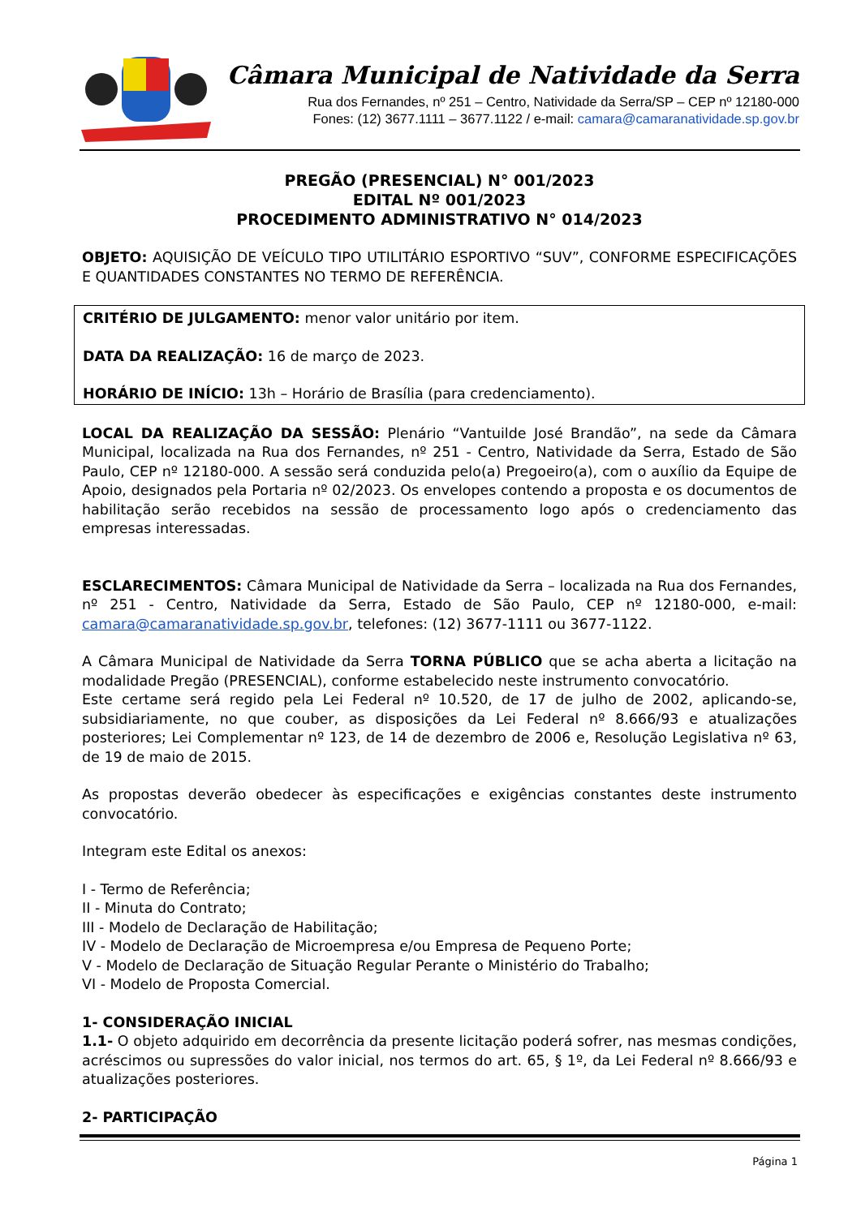Câmara Municipal de Natividade da Serra
Rua dos Fernandes, nº 251 – Centro, Natividade da Serra/SP – CEP nº 12180-000
Fones: (12) 3677.1111 – 3677.1122 / e-mail: camara@camaranatividade.sp.gov.br
PREGÃO (PRESENCIAL) N° 001/2023
EDITAL Nº 001/2023
PROCEDIMENTO ADMINISTRATIVO N° 014/2023
OBJETO: AQUISIÇÃO DE VEÍCULO TIPO UTILITÁRIO ESPORTIVO “SUV”, CONFORME ESPECIFICAÇÕES E QUANTIDADES CONSTANTES NO TERMO DE REFERÊNCIA.
CRITÉRIO DE JULGAMENTO: menor valor unitário por item.
DATA DA REALIZAÇÃO: 16 de março de 2023.
HORÁRIO DE INÍCIO: 13h – Horário de Brasília (para credenciamento).
LOCAL DA REALIZAÇÃO DA SESSÃO: Plenário “Vantuilde José Brandão”, na sede da Câmara Municipal, localizada na Rua dos Fernandes, nº 251 - Centro, Natividade da Serra, Estado de São Paulo, CEP nº 12180-000. A sessão será conduzida pelo(a) Pregoeiro(a), com o auxílio da Equipe de Apoio, designados pela Portaria nº 02/2023. Os envelopes contendo a proposta e os documentos de habilitação serão recebidos na sessão de processamento logo após o credenciamento das empresas interessadas.
ESCLARECIMENTOS: Câmara Municipal de Natividade da Serra – localizada na Rua dos Fernandes, nº 251 - Centro, Natividade da Serra, Estado de São Paulo, CEP nº 12180-000, e-mail: camara@camaranatividade.sp.gov.br, telefones: (12) 3677-1111 ou 3677-1122.
A Câmara Municipal de Natividade da Serra TORNA PÚBLICO que se acha aberta a licitação na modalidade Pregão (PRESENCIAL), conforme estabelecido neste instrumento convocatório.
Este certame será regido pela Lei Federal nº 10.520, de 17 de julho de 2002, aplicando-se, subsidiariamente, no que couber, as disposições da Lei Federal nº 8.666/93 e atualizações posteriores; Lei Complementar nº 123, de 14 de dezembro de 2006 e, Resolução Legislativa nº 63, de 19 de maio de 2015.
As propostas deverão obedecer às especificações e exigências constantes deste instrumento convocatório.
Integram este Edital os anexos:
I - Termo de Referência;
II - Minuta do Contrato;
III - Modelo de Declaração de Habilitação;
IV - Modelo de Declaração de Microempresa e/ou Empresa de Pequeno Porte;
V - Modelo de Declaração de Situação Regular Perante o Ministério do Trabalho;
VI - Modelo de Proposta Comercial.
1- CONSIDERAÇÃO INICIAL
1.1- O objeto adquirido em decorrência da presente licitação poderá sofrer, nas mesmas condições, acréscimos ou supressões do valor inicial, nos termos do art. 65, § 1º, da Lei Federal nº 8.666/93 e atualizações posteriores.
2- PARTICIPAÇÃO
Página 1